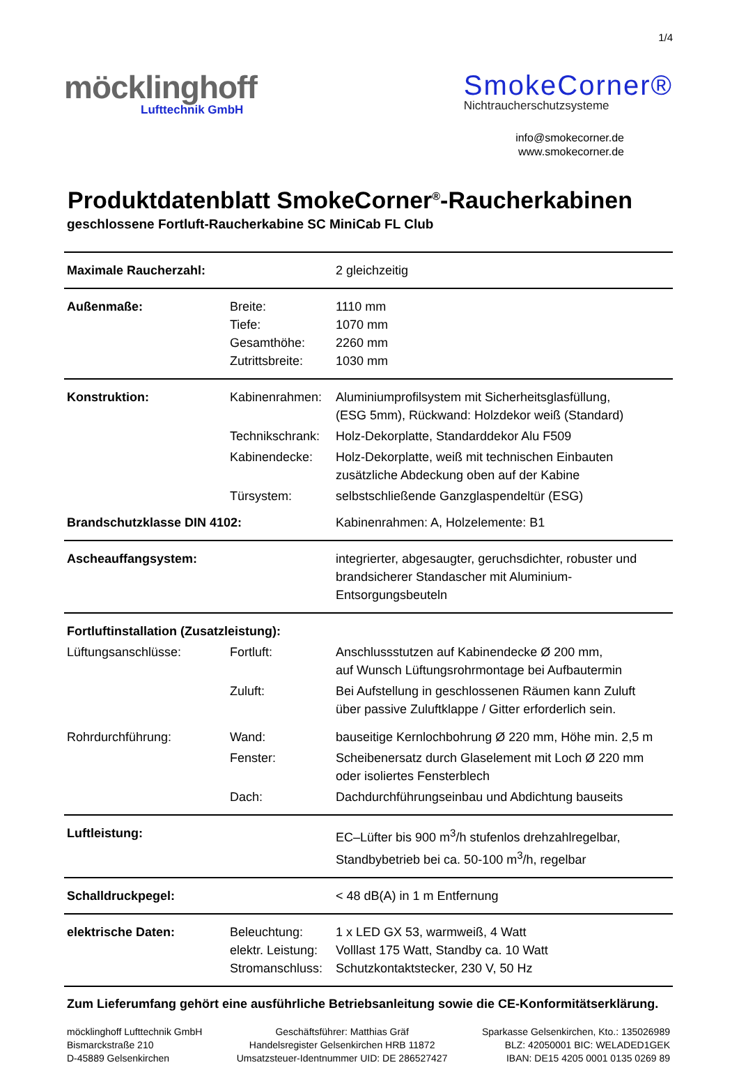1/4
möcklinghoff
Lufttechnik GmbH
SmokeCorner®
Nichtraucherschutzsysteme
info@smokecorner.de
www.smokecorner.de
Produktdatenblatt SmokeCorner<sup>®</sup>-Raucherkabinen
geschlossene Fortluft-Raucherkabine SC MiniCab FL Club
| Maximale Raucherzahl: | | 2 gleichzeitig |
| Außenmaße: | Breite: Tiefe: Gesamthöhe: Zutrittsbreite: | 1110 mm 1070 mm 2260 mm 1030 mm |
| Konstruktion: | Kabinenrahmen: | Aluminiumprofilsystem mit Sicherheitsglasfüllung, (ESG 5mm), Rückwand: Holzdekor weiß (Standard) |
| | Technikschrank: | Holz-Dekorplatte, Standarddekor Alu F509 |
| | Kabinendecke: | Holz-Dekorplatte, weiß mit technischen Einbauten zusätzliche Abdeckung oben auf der Kabine |
| | Türsystem: | selbstschließende Ganzglaspendeltür (ESG) |
| Brandschutzklasse DIN 4102: | | Kabinenrahmen: A, Holzelemente: B1 |
| Ascheauffangsystem: | | integrierter, abgesaugter, geruchsdichter, robuster und brandsicherer Standascher mit Aluminium-Entsorgungsbeuteln |
| Fortluftinstallation (Zusatzleistung): | | |
| Lüftungsanschlüsse: | Fortluft: | Anschlussstutzen auf Kabinendecke Ø 200 mm, auf Wunsch Lüftungsrohrmontage bei Aufbautermin |
| | Zuluft: | Bei Aufstellung in geschlossenen Räumen kann Zuluft über passive Zuluftklappe / Gitter erforderlich sein. |
| Rohrdurchführung: | Wand: | bauseitige Kernlochbohrung Ø 220 mm, Höhe min. 2,5 m |
| | Fenster: | Scheibenersatz durch Glaselement mit Loch Ø 220 mm oder isoliertes Fensterblech |
| | Dach: | Dachdurchführungseinbau und Abdichtung bauseits |
| Luftleistung: | | EC–Lüfter bis 900 m<sup>3</sup>/h stufenlos drehzahlregelbar, Standbybetrieb bei ca. 50-100 m<sup>3</sup>/h, regelbar |
| Schalldruckpegel: | | < 48 dB(A) in 1 m Entfernung |
| elektrische Daten: | Beleuchtung: elektr. Leistung: Stromanschluss: | 1 x LED GX 53, warmweiß, 4 Watt Volllast 175 Watt, Standby ca. 10 Watt Schutzkontaktstecker, 230 V, 50 Hz |
Zum Lieferumfang gehört eine ausführliche Betriebsanleitung sowie die CE-Konformitätserklärung.
möcklinghoff Lufttechnik GmbH
Bismarckstraße 210
D-45889 Gelsenkirchen
Geschäftsführer: Matthias Gräf
Handelsregister Gelsenkirchen HRB 11872
Umsatzsteuer-Identnummer UID: DE 286527427
Sparkasse Gelsenkirchen, Kto.: 135026989
BLZ: 42050001 BIC: WELADED1GEK
IBAN: DE15 4205 0001 0135 0269 89